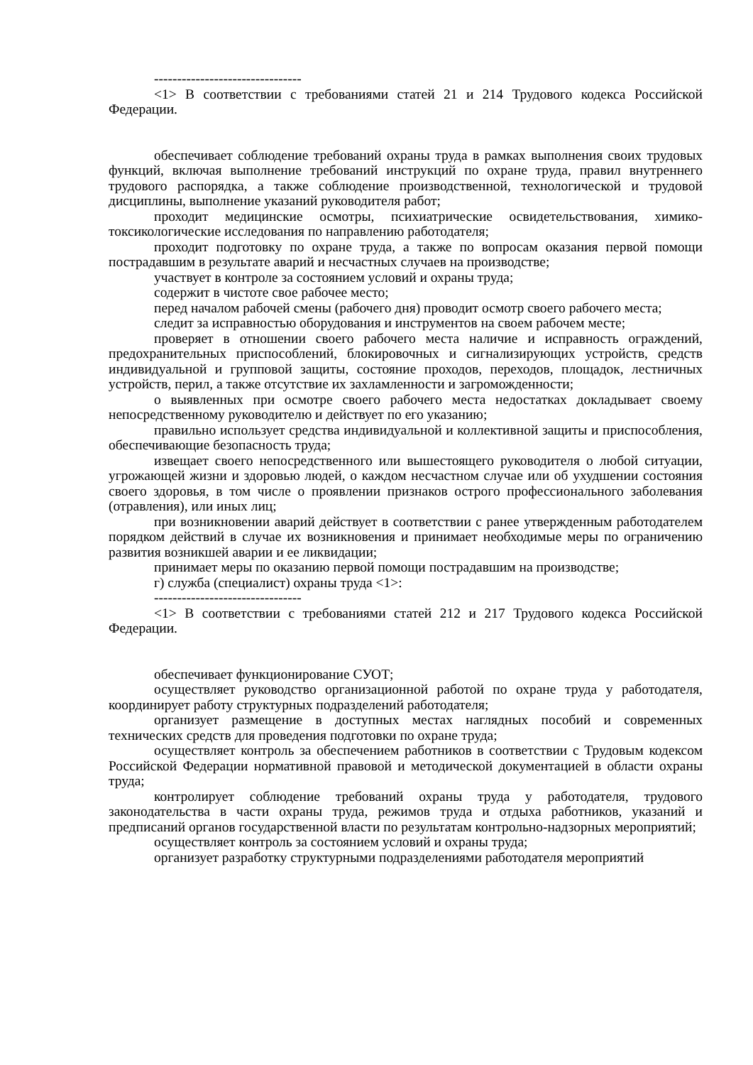--------------------------------
<1> В соответствии с требованиями статей 21 и 214 Трудового кодекса Российской Федерации.
обеспечивает соблюдение требований охраны труда в рамках выполнения своих трудовых функций, включая выполнение требований инструкций по охране труда, правил внутреннего трудового распорядка, а также соблюдение производственной, технологической и трудовой дисциплины, выполнение указаний руководителя работ;
проходит медицинские осмотры, психиатрические освидетельствования, химико-токсикологические исследования по направлению работодателя;
проходит подготовку по охране труда, а также по вопросам оказания первой помощи пострадавшим в результате аварий и несчастных случаев на производстве;
участвует в контроле за состоянием условий и охраны труда;
содержит в чистоте свое рабочее место;
перед началом рабочей смены (рабочего дня) проводит осмотр своего рабочего места;
следит за исправностью оборудования и инструментов на своем рабочем месте;
проверяет в отношении своего рабочего места наличие и исправность ограждений, предохранительных приспособлений, блокировочных и сигнализирующих устройств, средств индивидуальной и групповой защиты, состояние проходов, переходов, площадок, лестничных устройств, перил, а также отсутствие их захламленности и загроможденности;
о выявленных при осмотре своего рабочего места недостатках докладывает своему непосредственному руководителю и действует по его указанию;
правильно использует средства индивидуальной и коллективной защиты и приспособления, обеспечивающие безопасность труда;
извещает своего непосредственного или вышестоящего руководителя о любой ситуации, угрожающей жизни и здоровью людей, о каждом несчастном случае или об ухудшении состояния своего здоровья, в том числе о проявлении признаков острого профессионального заболевания (отравления), или иных лиц;
при возникновении аварий действует в соответствии с ранее утвержденным работодателем порядком действий в случае их возникновения и принимает необходимые меры по ограничению развития возникшей аварии и ее ликвидации;
принимает меры по оказанию первой помощи пострадавшим на производстве;
г) служба (специалист) охраны труда <1>:
--------------------------------
<1> В соответствии с требованиями статей 212 и 217 Трудового кодекса Российской Федерации.
обеспечивает функционирование СУОТ;
осуществляет руководство организационной работой по охране труда у работодателя, координирует работу структурных подразделений работодателя;
организует размещение в доступных местах наглядных пособий и современных технических средств для проведения подготовки по охране труда;
осуществляет контроль за обеспечением работников в соответствии с Трудовым кодексом Российской Федерации нормативной правовой и методической документацией в области охраны труда;
контролирует соблюдение требований охраны труда у работодателя, трудового законодательства в части охраны труда, режимов труда и отдыха работников, указаний и предписаний органов государственной власти по результатам контрольно-надзорных мероприятий;
осуществляет контроль за состоянием условий и охраны труда;
организует разработку структурными подразделениями работодателя мероприятий